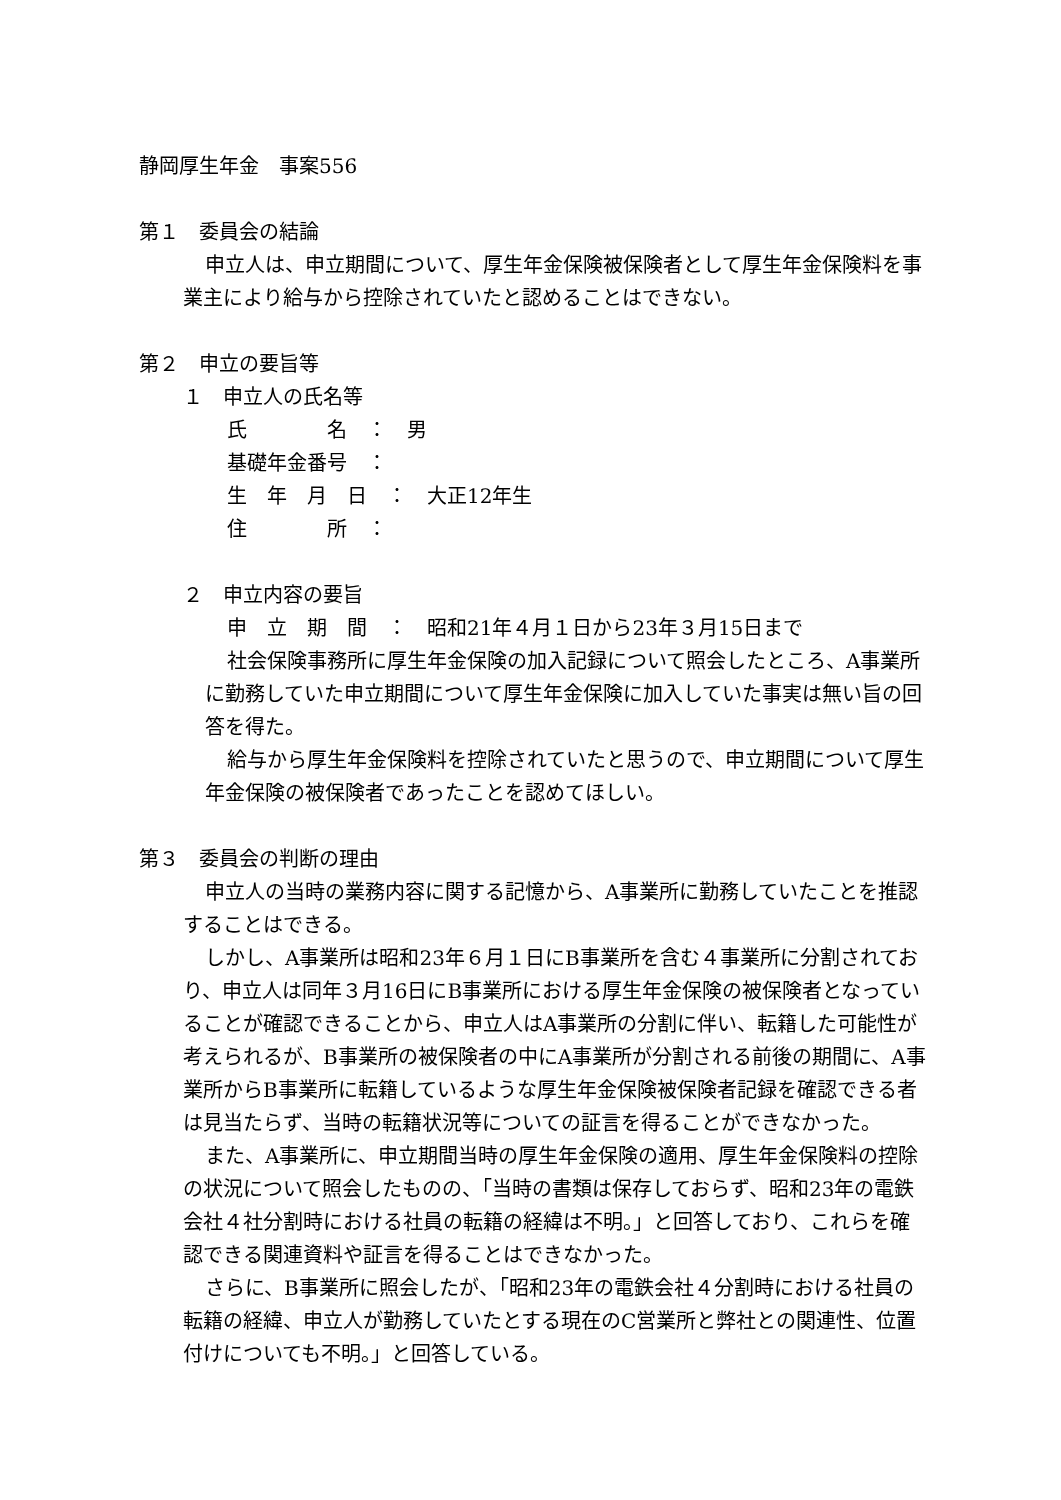静岡厚生年金　事案556
第１　委員会の結論
申立人は、申立期間について、厚生年金保険被保険者として厚生年金保険料を事業主により給与から控除されていたと認めることはできない。
第２　申立の要旨等
１　申立人の氏名等
氏　　　　名　：　男
基礎年金番号　：
生　年　月　日　：　大正12年生
住　　　　所　：
２　申立内容の要旨
申　立　期　間　：　昭和21年４月１日から23年３月15日まで
社会保険事務所に厚生年金保険の加入記録について照会したところ、A事業所に勤務していた申立期間について厚生年金保険に加入していた事実は無い旨の回答を得た。
給与から厚生年金保険料を控除されていたと思うので、申立期間について厚生年金保険の被保険者であったことを認めてほしい。
第３　委員会の判断の理由
申立人の当時の業務内容に関する記憶から、A事業所に勤務していたことを推認することはできる。
しかし、A事業所は昭和23年６月１日にB事業所を含む４事業所に分割されており、申立人は同年３月16日にB事業所における厚生年金保険の被保険者となっていることが確認できることから、申立人はA事業所の分割に伴い、転籍した可能性が考えられるが、B事業所の被保険者の中にA事業所が分割される前後の期間に、A事業所からB事業所に転籍しているような厚生年金保険被保険者記録を確認できる者は見当たらず、当時の転籍状況等についての証言を得ることができなかった。
また、A事業所に、申立期間当時の厚生年金保険の適用、厚生年金保険料の控除の状況について照会したものの、「当時の書類は保存しておらず、昭和23年の電鉄会社４社分割時における社員の転籍の経緯は不明。」と回答しており、これらを確認できる関連資料や証言を得ることはできなかった。
さらに、B事業所に照会したが、「昭和23年の電鉄会社４分割時における社員の転籍の経緯、申立人が勤務していたとする現在のC営業所と弊社との関連性、位置付けについても不明。」と回答している。